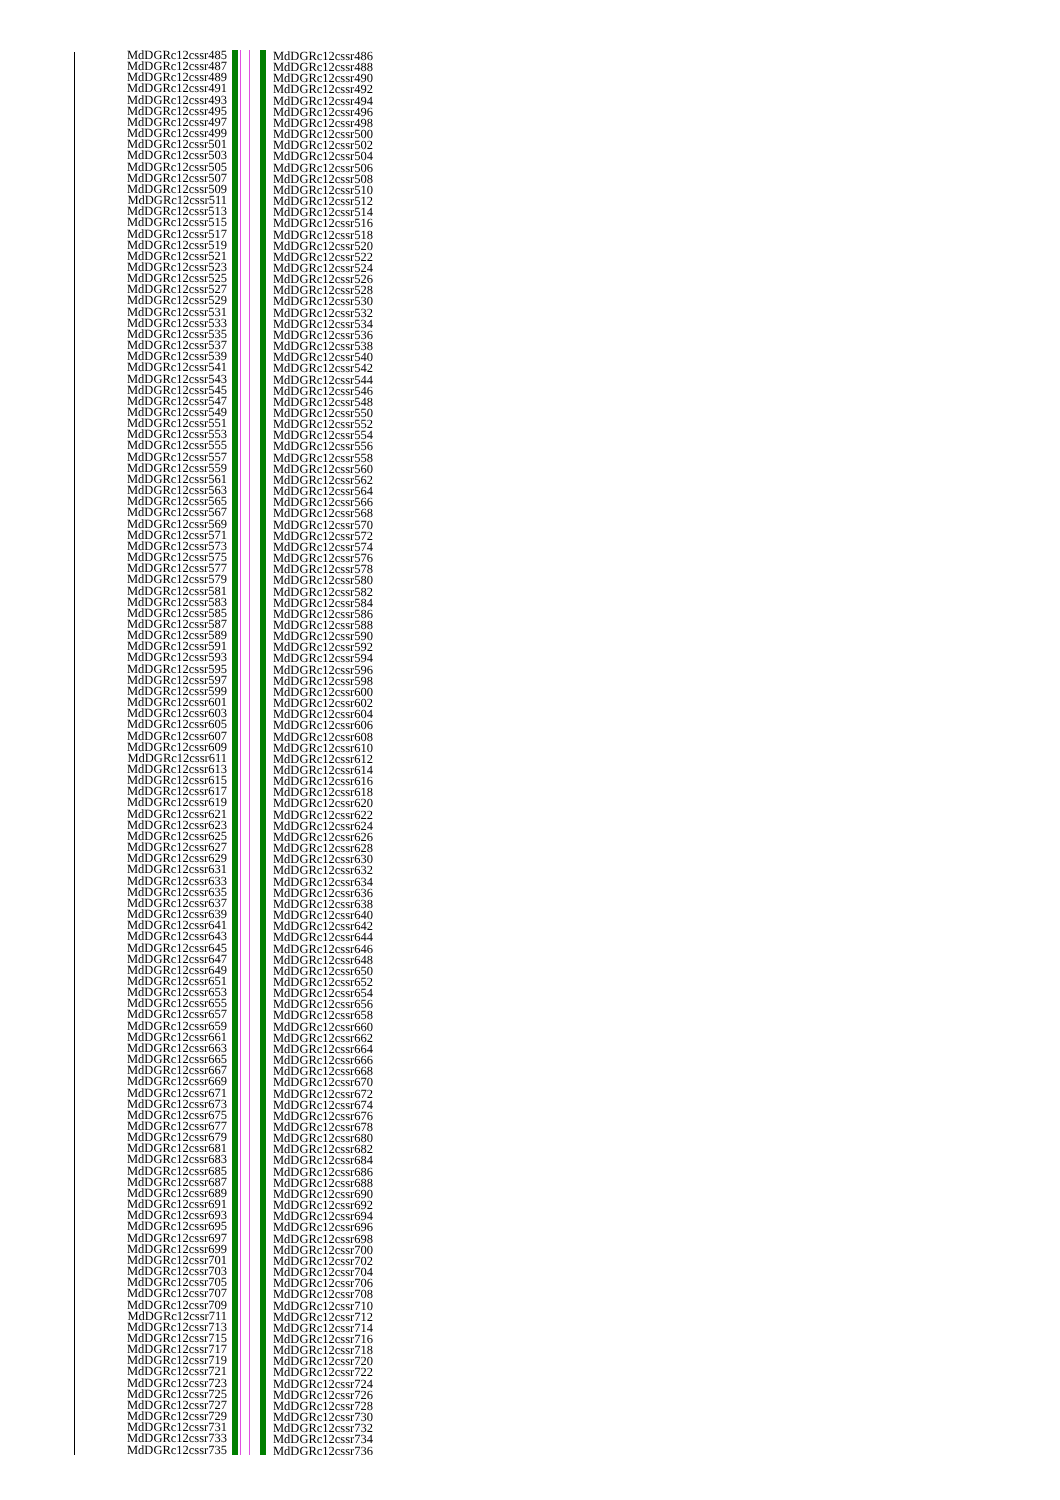MdDGRc12cssr485
MdDGRc12cssr487
MdDGRc12cssr489
MdDGRc12cssr491
MdDGRc12cssr493
MdDGRc12cssr495
MdDGRc12cssr497
MdDGRc12cssr499
MdDGRc12cssr501
MdDGRc12cssr503
MdDGRc12cssr505
MdDGRc12cssr507
MdDGRc12cssr509
MdDGRc12cssr511
MdDGRc12cssr513
MdDGRc12cssr515
MdDGRc12cssr517
MdDGRc12cssr519
MdDGRc12cssr521
MdDGRc12cssr523
MdDGRc12cssr525
MdDGRc12cssr527
MdDGRc12cssr529
MdDGRc12cssr531
MdDGRc12cssr533
MdDGRc12cssr535
MdDGRc12cssr537
MdDGRc12cssr539
MdDGRc12cssr541
MdDGRc12cssr543
MdDGRc12cssr545
MdDGRc12cssr547
MdDGRc12cssr549
MdDGRc12cssr551
MdDGRc12cssr553
MdDGRc12cssr555
MdDGRc12cssr557
MdDGRc12cssr559
MdDGRc12cssr561
MdDGRc12cssr563
MdDGRc12cssr565
MdDGRc12cssr567
MdDGRc12cssr569
MdDGRc12cssr571
MdDGRc12cssr573
MdDGRc12cssr575
MdDGRc12cssr577
MdDGRc12cssr579
MdDGRc12cssr581
MdDGRc12cssr583
MdDGRc12cssr585
MdDGRc12cssr587
MdDGRc12cssr589
MdDGRc12cssr591
MdDGRc12cssr593
MdDGRc12cssr595
MdDGRc12cssr597
MdDGRc12cssr599
MdDGRc12cssr601
MdDGRc12cssr603
MdDGRc12cssr605
MdDGRc12cssr607
MdDGRc12cssr609
MdDGRc12cssr611
MdDGRc12cssr613
MdDGRc12cssr615
MdDGRc12cssr617
MdDGRc12cssr619
MdDGRc12cssr621
MdDGRc12cssr623
MdDGRc12cssr625
MdDGRc12cssr627
MdDGRc12cssr629
MdDGRc12cssr631
MdDGRc12cssr633
MdDGRc12cssr635
MdDGRc12cssr637
MdDGRc12cssr639
MdDGRc12cssr641
MdDGRc12cssr643
MdDGRc12cssr645
MdDGRc12cssr647
MdDGRc12cssr649
MdDGRc12cssr651
MdDGRc12cssr653
MdDGRc12cssr655
MdDGRc12cssr657
MdDGRc12cssr659
MdDGRc12cssr661
MdDGRc12cssr663
MdDGRc12cssr665
MdDGRc12cssr667
MdDGRc12cssr669
MdDGRc12cssr671
MdDGRc12cssr673
MdDGRc12cssr675
MdDGRc12cssr677
MdDGRc12cssr679
MdDGRc12cssr681
MdDGRc12cssr683
MdDGRc12cssr685
MdDGRc12cssr687
MdDGRc12cssr689
MdDGRc12cssr691
MdDGRc12cssr693
MdDGRc12cssr695
MdDGRc12cssr697
MdDGRc12cssr699
MdDGRc12cssr701
MdDGRc12cssr703
MdDGRc12cssr705
MdDGRc12cssr707
MdDGRc12cssr709
MdDGRc12cssr711
MdDGRc12cssr713
MdDGRc12cssr715
MdDGRc12cssr717
MdDGRc12cssr719
MdDGRc12cssr721
MdDGRc12cssr723
MdDGRc12cssr725
MdDGRc12cssr727
MdDGRc12cssr729
MdDGRc12cssr731
MdDGRc12cssr733
MdDGRc12cssr735
MdDGRc12cssr486
MdDGRc12cssr488
MdDGRc12cssr490
MdDGRc12cssr492
MdDGRc12cssr494
MdDGRc12cssr496
MdDGRc12cssr498
MdDGRc12cssr500
MdDGRc12cssr502
MdDGRc12cssr504
MdDGRc12cssr506
MdDGRc12cssr508
MdDGRc12cssr510
MdDGRc12cssr512
MdDGRc12cssr514
MdDGRc12cssr516
MdDGRc12cssr518
MdDGRc12cssr520
MdDGRc12cssr522
MdDGRc12cssr524
MdDGRc12cssr526
MdDGRc12cssr528
MdDGRc12cssr530
MdDGRc12cssr532
MdDGRc12cssr534
MdDGRc12cssr536
MdDGRc12cssr538
MdDGRc12cssr540
MdDGRc12cssr542
MdDGRc12cssr544
MdDGRc12cssr546
MdDGRc12cssr548
MdDGRc12cssr550
MdDGRc12cssr552
MdDGRc12cssr554
MdDGRc12cssr556
MdDGRc12cssr558
MdDGRc12cssr560
MdDGRc12cssr562
MdDGRc12cssr564
MdDGRc12cssr566
MdDGRc12cssr568
MdDGRc12cssr570
MdDGRc12cssr572
MdDGRc12cssr574
MdDGRc12cssr576
MdDGRc12cssr578
MdDGRc12cssr580
MdDGRc12cssr582
MdDGRc12cssr584
MdDGRc12cssr586
MdDGRc12cssr588
MdDGRc12cssr590
MdDGRc12cssr592
MdDGRc12cssr594
MdDGRc12cssr596
MdDGRc12cssr598
MdDGRc12cssr600
MdDGRc12cssr602
MdDGRc12cssr604
MdDGRc12cssr606
MdDGRc12cssr608
MdDGRc12cssr610
MdDGRc12cssr612
MdDGRc12cssr614
MdDGRc12cssr616
MdDGRc12cssr618
MdDGRc12cssr620
MdDGRc12cssr622
MdDGRc12cssr624
MdDGRc12cssr626
MdDGRc12cssr628
MdDGRc12cssr630
MdDGRc12cssr632
MdDGRc12cssr634
MdDGRc12cssr636
MdDGRc12cssr638
MdDGRc12cssr640
MdDGRc12cssr642
MdDGRc12cssr644
MdDGRc12cssr646
MdDGRc12cssr648
MdDGRc12cssr650
MdDGRc12cssr652
MdDGRc12cssr654
MdDGRc12cssr656
MdDGRc12cssr658
MdDGRc12cssr660
MdDGRc12cssr662
MdDGRc12cssr664
MdDGRc12cssr666
MdDGRc12cssr668
MdDGRc12cssr670
MdDGRc12cssr672
MdDGRc12cssr674
MdDGRc12cssr676
MdDGRc12cssr678
MdDGRc12cssr680
MdDGRc12cssr682
MdDGRc12cssr684
MdDGRc12cssr686
MdDGRc12cssr688
MdDGRc12cssr690
MdDGRc12cssr692
MdDGRc12cssr694
MdDGRc12cssr696
MdDGRc12cssr698
MdDGRc12cssr700
MdDGRc12cssr702
MdDGRc12cssr704
MdDGRc12cssr706
MdDGRc12cssr708
MdDGRc12cssr710
MdDGRc12cssr712
MdDGRc12cssr714
MdDGRc12cssr716
MdDGRc12cssr718
MdDGRc12cssr720
MdDGRc12cssr722
MdDGRc12cssr724
MdDGRc12cssr726
MdDGRc12cssr728
MdDGRc12cssr730
MdDGRc12cssr732
MdDGRc12cssr734
MdDGRc12cssr736